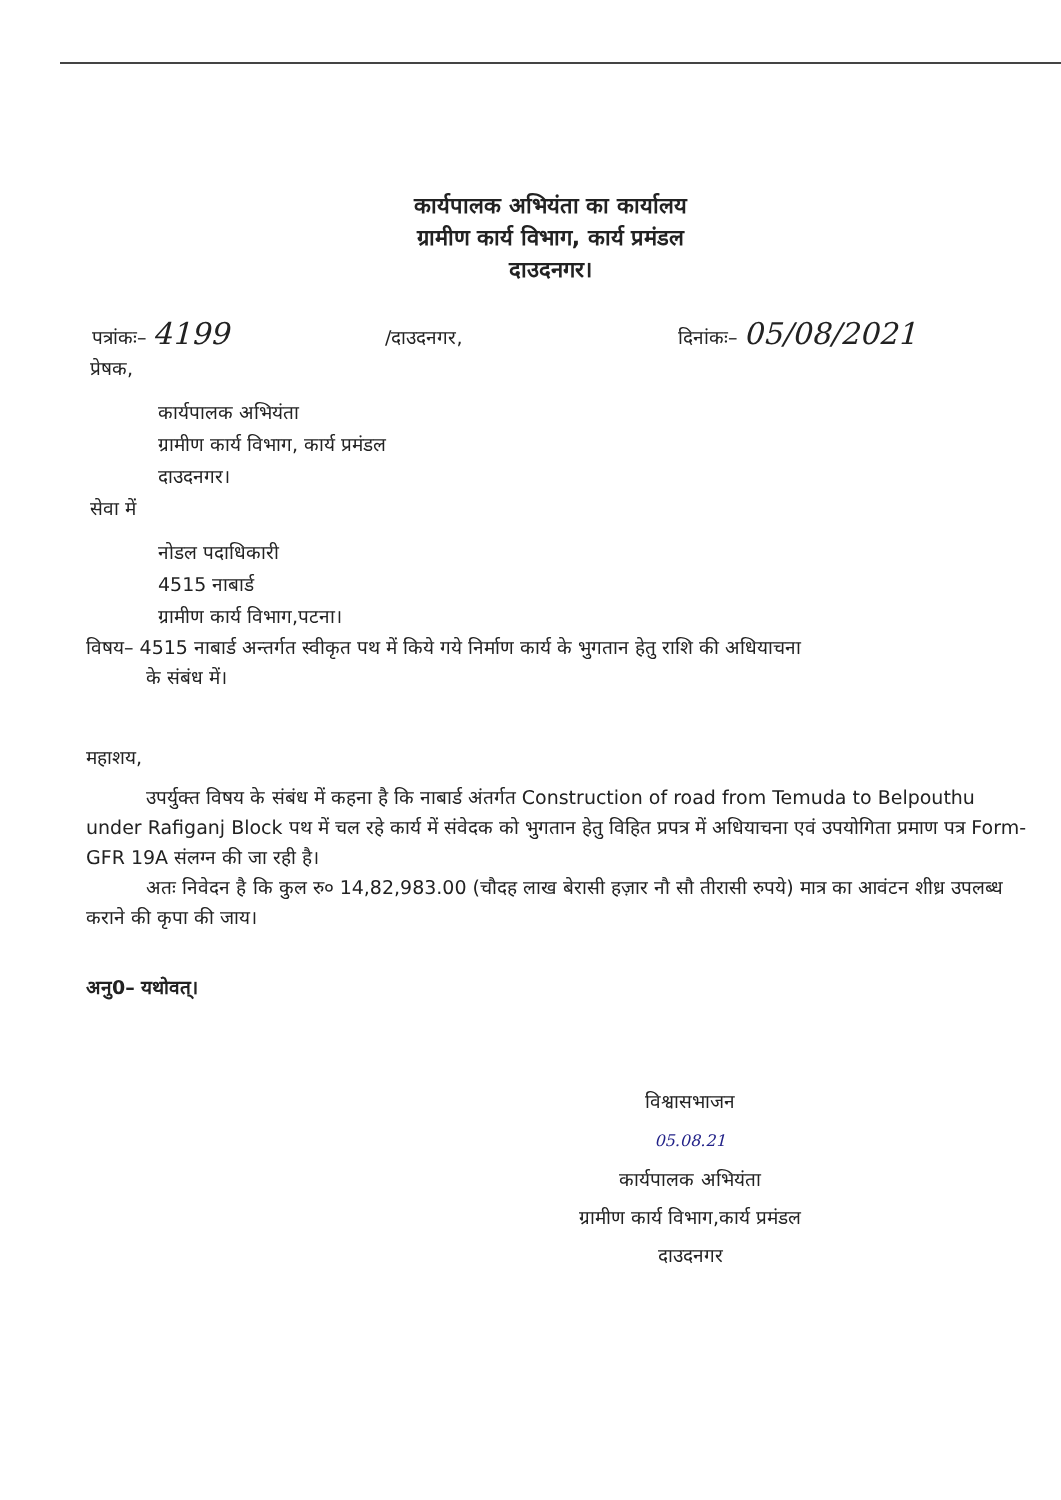कार्यपालक अभियंता का कार्यालय
ग्रामीण कार्य विभाग, कार्य प्रमंडल
दाउदनगर।
पत्रांकः– 4199
/दाउदनगर, दिनांकः– 05/08/2021
प्रेषक,
कार्यपालक अभियंता
ग्रामीण कार्य विभाग, कार्य प्रमंडल
दाउदनगर।
सेवा में
नोडल पदाधिकारी
4515 नाबार्ड
ग्रामीण कार्य विभाग,पटना।
विषय– 4515 नाबार्ड अन्तर्गत स्वीकृत पथ में किये गये निर्माण कार्य के भुगतान हेतु राशि की अधियाचना
के संबंध में।
महाशय,
उपर्युक्त विषय के संबंध में कहना है कि नाबार्ड अंतर्गत Construction of road from Temuda to Belpouthu under Rafiganj Block पथ में चल रहे कार्य में संवेदक को भुगतान हेतु विहित प्रपत्र में अधियाचना एवं उपयोगिता प्रमाण पत्र Form-GFR 19A संलग्न की जा रही है।
अतः निवेदन है कि कुल रु० 14,82,983.00 (चौदह लाख बेरासी हज़ार नौ सौ तीरासी रुपये) मात्र का आवंटन शीध्र उपलब्ध कराने की कृपा की जाय।
अनु0– यथोवत्।
विश्वासभाजन
05.08.21
कार्यपालक अभियंता
ग्रामीण कार्य विभाग,कार्य प्रमंडल
दाउदनगर